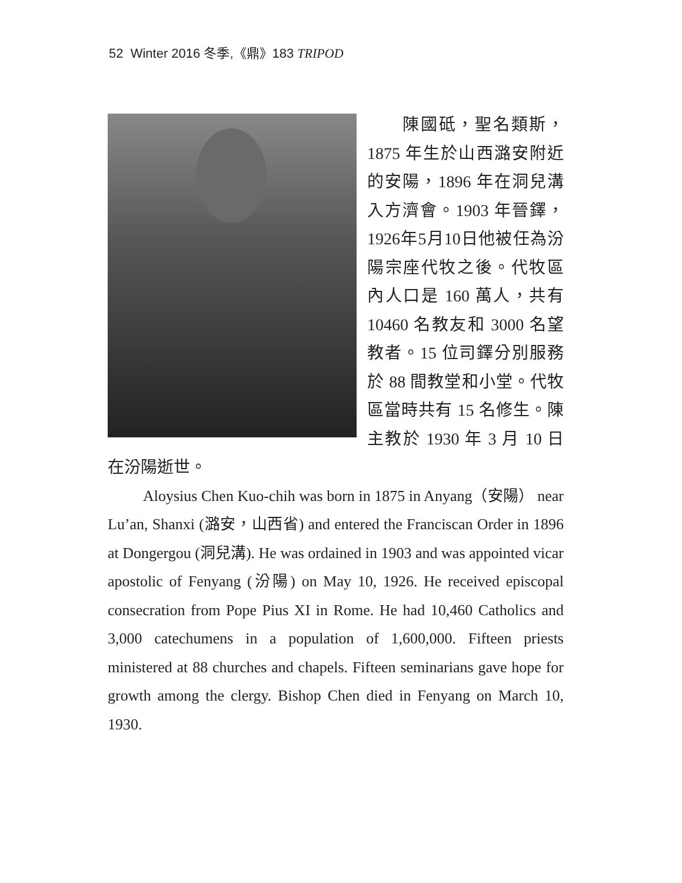52 Winter 2016 冬季,《鼎》183 TRIPOD
陳國砥，聖名類斯，1875 年生於山西潞安附近的安陽，1896 年在洞兒溝入方濟會。1903 年晉鐸，1926年5月10日他被任為汾陽宗座代牧之後。代牧區內人口是 160 萬人，共有 10460 名教友和 3000 名望教者。15 位司鐸分別服務於 88 間教堂和小堂。代牧區當時共有 15 名修生。陳主教於 1930 年 3 月 10 日在汾陽逝世。
Aloysius Chen Kuo-chih was born in 1875 in Anyang（安陽） near Lu’an, Shanxi (潞安，山西省) and entered the Franciscan Order in 1896 at Dongergou (洞兒溝). He was ordained in 1903 and was appointed vicar apostolic of Fenyang (汾陽) on May 10, 1926. He received episcopal consecration from Pope Pius XI in Rome. He had 10,460 Catholics and 3,000 catechumens in a population of 1,600,000. Fifteen priests ministered at 88 churches and chapels. Fifteen seminarians gave hope for growth among the clergy. Bishop Chen died in Fenyang on March 10, 1930.